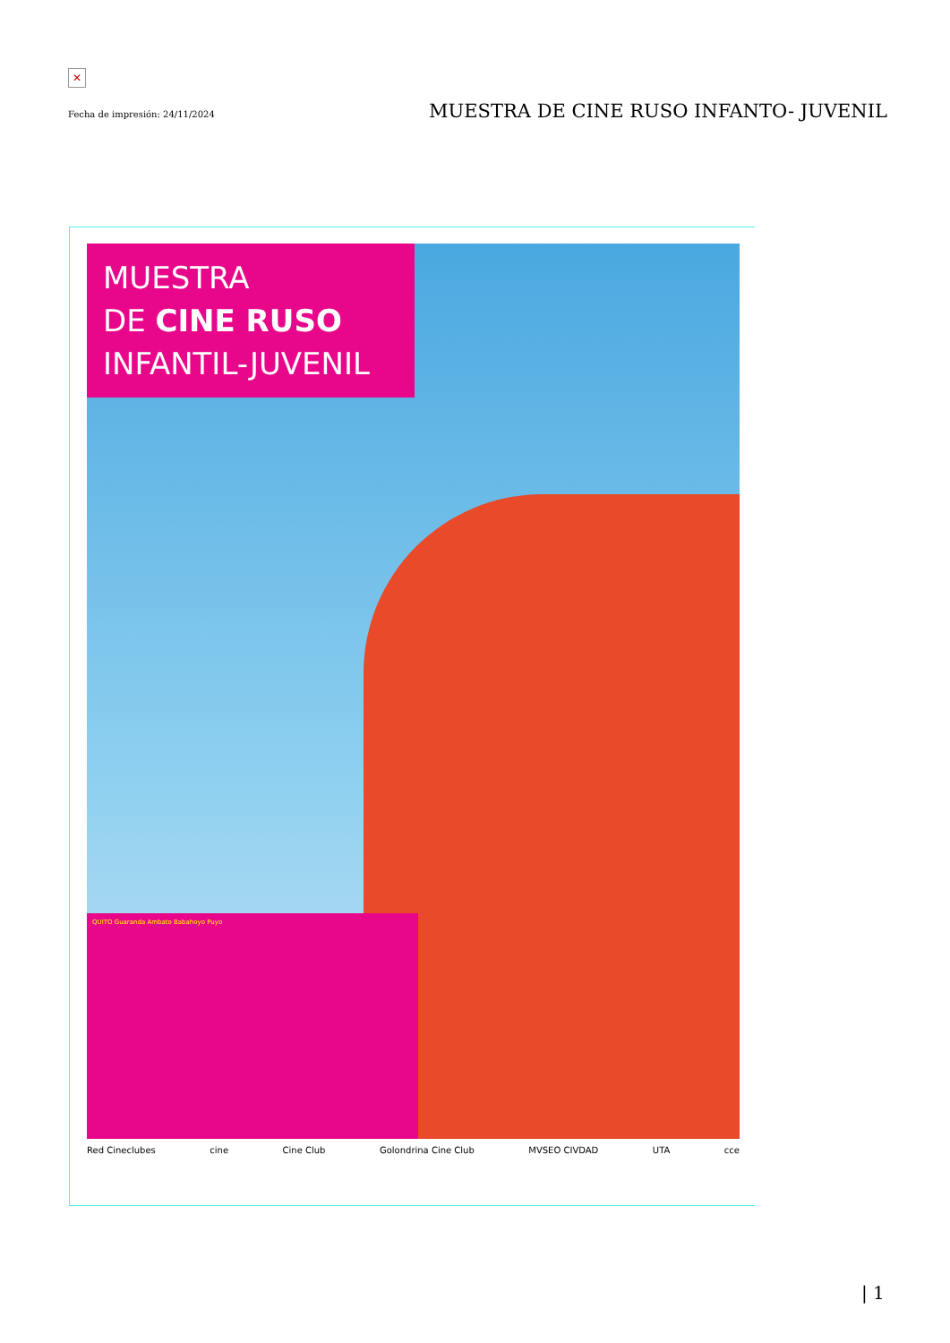✕
Fecha de impresión: 24/11/2024 MUESTRA DE CINE RUSO INFANTO- JUVENIL
MUESTRA
DE CINE RUSO
INFANTIL-JUVENIL
QUITO Guaranda Ambato Babahoyo Puyo
Red Cineclubes cine Cine Club Golondrina Cine Club MVSEO CIVDAD UTA cce
| 1